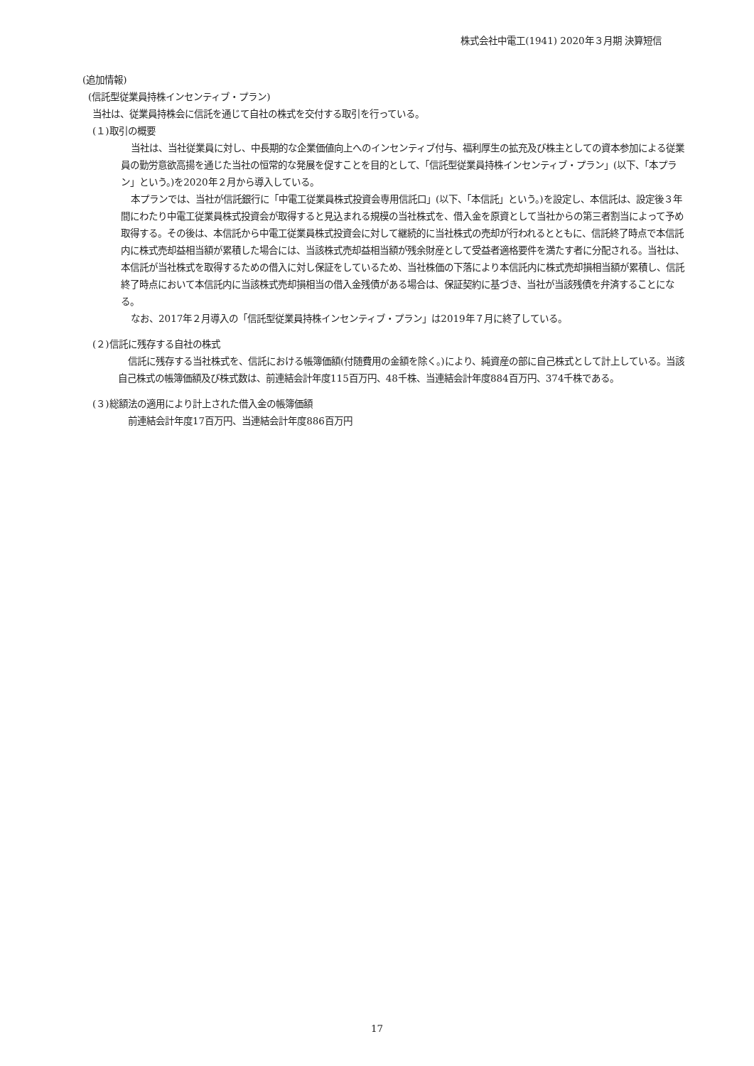株式会社中電工(1941) 2020年３月期 決算短信
(追加情報)
(信託型従業員持株インセンティブ・プラン)
当社は、従業員持株会に信託を通じて自社の株式を交付する取引を行っている。
(１)取引の概要
当社は、当社従業員に対し、中長期的な企業価値向上へのインセンティブ付与、福利厚生の拡充及び株主としての資本参加による従業員の勤労意欲高揚を通じた当社の恒常的な発展を促すことを目的として、「信託型従業員持株インセンティブ・プラン」(以下、「本プラン」という。)を2020年２月から導入している。
本プランでは、当社が信託銀行に「中電工従業員株式投資会専用信託口」(以下、「本信託」という。)を設定し、本信託は、設定後３年間にわたり中電工従業員株式投資会が取得すると見込まれる規模の当社株式を、借入金を原資として当社からの第三者割当によって予め取得する。その後は、本信託から中電工従業員株式投資会に対して継続的に当社株式の売却が行われるとともに、信託終了時点で本信託内に株式売却益相当額が累積した場合には、当該株式売却益相当額が残余財産として受益者適格要件を満たす者に分配される。当社は、本信託が当社株式を取得するための借入に対し保証をしているため、当社株価の下落により本信託内に株式売却損相当額が累積し、信託終了時点において本信託内に当該株式売却損相当の借入金残債がある場合は、保証契約に基づき、当社が当該残債を弁済することになる。
なお、2017年２月導入の「信託型従業員持株インセンティブ・プラン」は2019年７月に終了している。
(２)信託に残存する自社の株式
信託に残存する当社株式を、信託における帳簿価額(付随費用の金額を除く。)により、純資産の部に自己株式として計上している。当該自己株式の帳簿価額及び株式数は、前連結会計年度115百万円、48千株、当連結会計年度884百万円、374千株である。
(３)総額法の適用により計上された借入金の帳簿価額
前連結会計年度17百万円、当連結会計年度886百万円
17